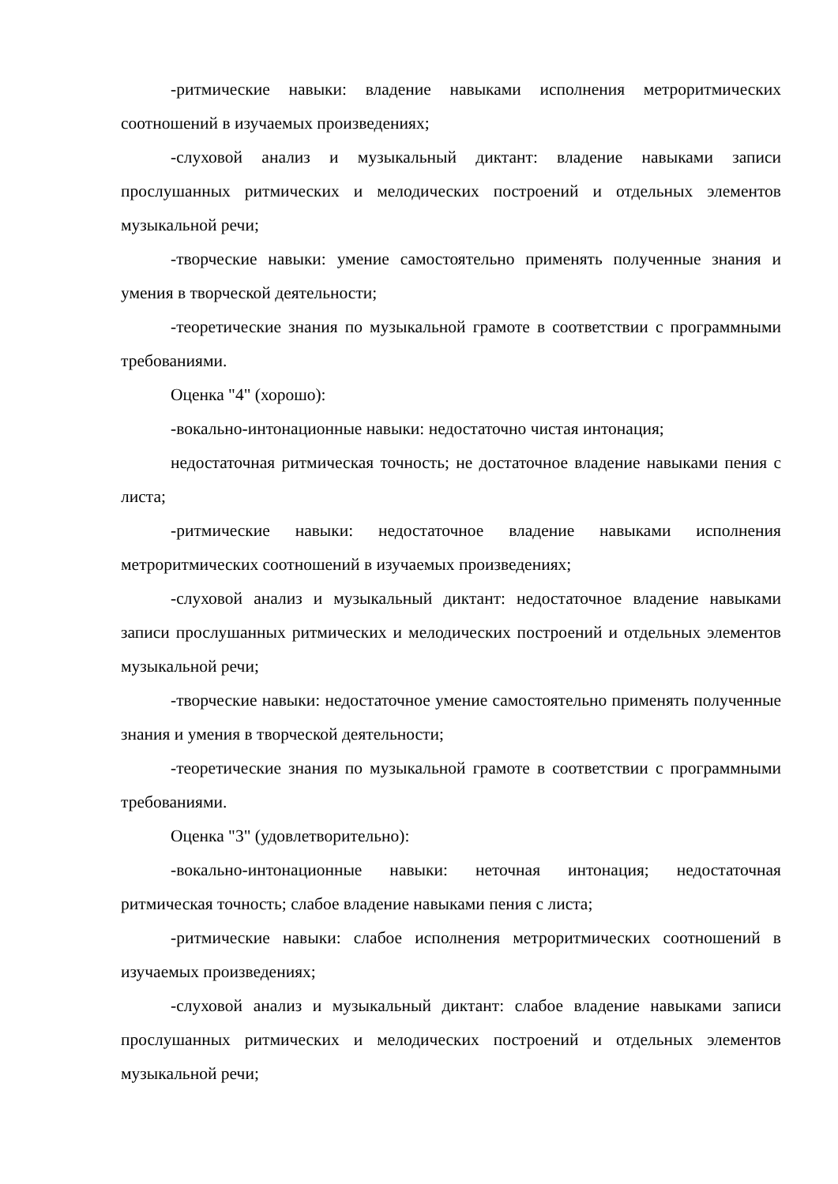-ритмические навыки: владение навыками исполнения метроритмических соотношений в изучаемых произведениях;
-слуховой анализ и музыкальный диктант: владение навыками записи прослушанных ритмических и мелодических построений и отдельных элементов музыкальной речи;
-творческие навыки: умение самостоятельно применять полученные знания и умения в творческой деятельности;
-теоретические знания по музыкальной грамоте в соответствии с программными требованиями.
Оценка "4" (хорошо):
-вокально-интонационные навыки: недостаточно чистая интонация;
недостаточная ритмическая точность; не достаточное владение навыками пения с листа;
-ритмические навыки: недостаточное владение навыками исполнения метроритмических соотношений в изучаемых произведениях;
-слуховой анализ и музыкальный диктант: недостаточное владение навыками записи прослушанных ритмических и мелодических построений и отдельных элементов музыкальной речи;
-творческие навыки: недостаточное умение самостоятельно применять полученные знания и умения в творческой деятельности;
-теоретические знания по музыкальной грамоте в соответствии с программными требованиями.
Оценка "3" (удовлетворительно):
-вокально-интонационные навыки: неточная интонация; недостаточная ритмическая точность; слабое владение навыками пения с листа;
-ритмические навыки: слабое исполнения метроритмических соотношений в изучаемых произведениях;
-слуховой анализ и музыкальный диктант: слабое владение навыками записи прослушанных ритмических и мелодических построений и отдельных элементов музыкальной речи;